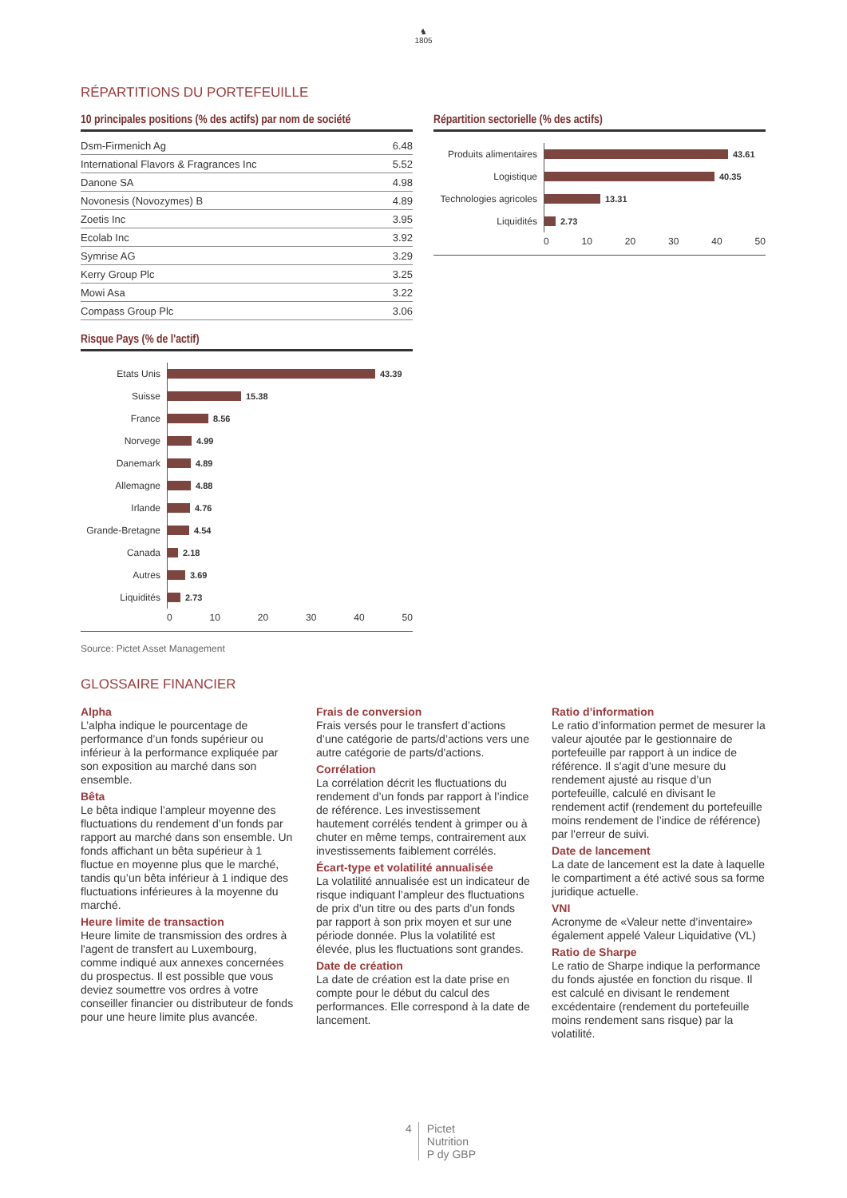♞
1805
RÉPARTITIONS DU PORTEFEUILLE
10 principales positions (% des actifs) par nom de société
| Dsm-Firmenich Ag | 6.48 |
| International Flavors & Fragrances Inc | 5.52 |
| Danone SA | 4.98 |
| Novonesis (Novozymes) B | 4.89 |
| Zoetis Inc | 3.95 |
| Ecolab Inc | 3.92 |
| Symrise AG | 3.29 |
| Kerry Group Plc | 3.25 |
| Mowi Asa | 3.22 |
| Compass Group Plc | 3.06 |
Risque Pays (% de l'actif)
Etats Unis
43.39
Suisse
15.38
France
8.56
Norvege
4.99
Danemark
4.89
Allemagne
4.88
Irlande
4.76
Grande-Bretagne
4.54
Canada
2.18
Autres
3.69
Liquidités
2.73
0 10 20 30 40 50
Source: Pictet Asset Management
Répartition sectorielle (% des actifs)
Produits alimentaires
43.61
Logistique
40.35
Technologies agricoles
13.31
Liquidités
2.73
0 10 20 30 40 50
GLOSSAIRE FINANCIER
Alpha
L’alpha indique le pourcentage de performance d’un fonds supérieur ou inférieur à la performance expliquée par son exposition au marché dans son ensemble.
Bêta
Le bêta indique l’ampleur moyenne des fluctuations du rendement d’un fonds par rapport au marché dans son ensemble. Un fonds affichant un bêta supérieur à 1 fluctue en moyenne plus que le marché, tandis qu’un bêta inférieur à 1 indique des fluctuations inférieures à la moyenne du marché.
Heure limite de transaction
Heure limite de transmission des ordres à l'agent de transfert au Luxembourg, comme indiqué aux annexes concernées du prospectus. Il est possible que vous deviez soumettre vos ordres à votre conseiller financier ou distributeur de fonds pour une heure limite plus avancée.
Frais de conversion
Frais versés pour le transfert d’actions d’une catégorie de parts/d’actions vers une autre catégorie de parts/d'actions.
Corrélation
La corrélation décrit les fluctuations du rendement d’un fonds par rapport à l’indice de référence. Les investissement hautement corrélés tendent à grimper ou à chuter en même temps, contrairement aux investissements faiblement corrélés.
Écart-type et volatilité annualisée
La volatilité annualisée est un indicateur de risque indiquant l’ampleur des fluctuations de prix d’un titre ou des parts d’un fonds par rapport à son prix moyen et sur une période donnée. Plus la volatilité est élevée, plus les fluctuations sont grandes.
Date de création
La date de création est la date prise en compte pour le début du calcul des performances. Elle correspond à la date de lancement.
Ratio d’information
Le ratio d’information permet de mesurer la valeur ajoutée par le gestionnaire de portefeuille par rapport à un indice de référence. Il s'agit d’une mesure du rendement ajusté au risque d’un portefeuille, calculé en divisant le rendement actif (rendement du portefeuille moins rendement de l’indice de référence) par l'erreur de suivi.
Date de lancement
La date de lancement est la date à laquelle le compartiment a été activé sous sa forme juridique actuelle.
VNI
Acronyme de «Valeur nette d’inventaire» également appelé Valeur Liquidative (VL)
Ratio de Sharpe
Le ratio de Sharpe indique la performance du fonds ajustée en fonction du risque. Il est calculé en divisant le rendement excédentaire (rendement du portefeuille moins rendement sans risque) par la volatilité.
4 Pictet
Nutrition
P dy GBP